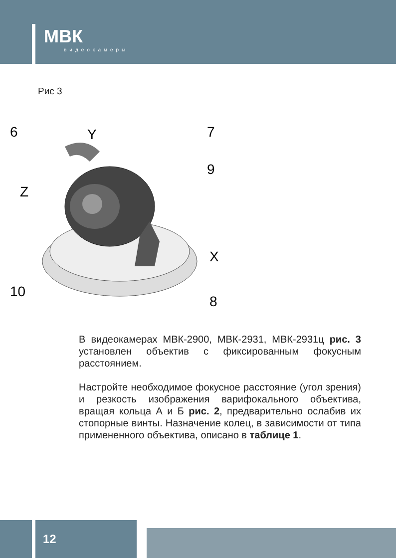МВК
видеокамеры
Рис 3
6
Y
7
9
Z
X
10
8
В видеокамерах МВК-2900, МВК-2931, МВК-2931ц рис. 3 установлен объектив с фиксированным фокусным расстоянием.
Настройте необходимое фокусное расстояние (угол зрения) и резкость изображения варифокального объектива, вращая кольца А и Б рис. 2, предварительно ослабив их стопорные винты. Назначение колец, в зависимости от типа примененного объектива, описано в таблице 1.
12